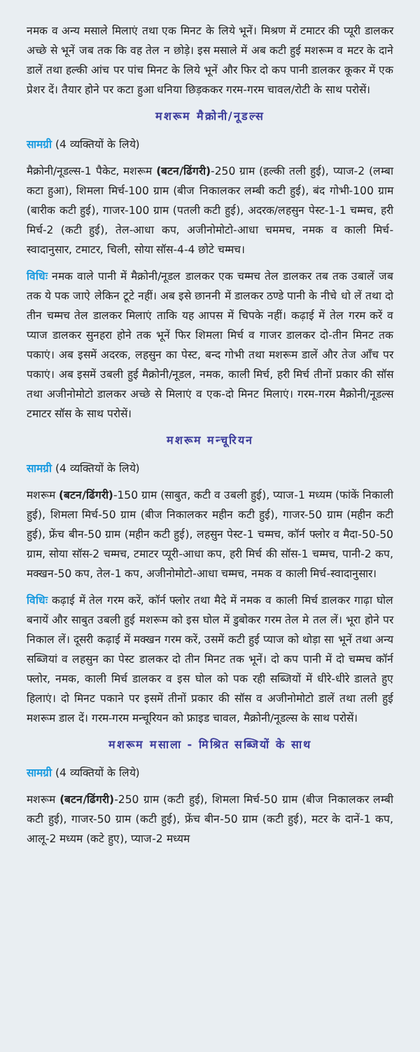नमक व अन्य मसाले मिलाएं तथा एक मिनट के लिये भूनें। मिश्रण में टमाटर की प्यूरी डालकर अच्छे से भूनें जब तक कि वह तेल न छोड़े। इस मसाले में अब कटी हुई मशरूम व मटर के दाने डालें तथा हल्की आंच पर पांच मिनट के लिये भूनें और फिर दो कप पानी डालकर कूकर में एक प्रेशर दें। तैयार होने पर कटा हुआ धनिया छिड़ककर गरम-गरम चावल/रोटी के साथ परोसें।
मशरूम मैक्रोनी/नूडल्स
सामग्री (4 व्यक्तियों के लिये)
मैक्रोनी/नूडल्स-1 पैकेट, मशरूम (बटन/ढिंगरी)-250 ग्राम (हल्की तली हुई), प्याज-2 (लम्बा कटा हुआ), शिमला मिर्च-100 ग्राम (बीज निकालकर लम्बी कटी हुई), बंद गोभी-100 ग्राम (बारीक कटी हुई), गाजर-100 ग्राम (पतली कटी हुई), अदरक/लहसुन पेस्ट-1-1 चम्मच, हरी मिर्च-2 (कटी हुई), तेल-आधा कप, अजीनोमोटो-आधा चममच, नमक व काली मिर्च-स्वादानुसार, टमाटर, चिली, सोया सॉस-4-4 छोटे चम्मच।
विधिः नमक वाले पानी में मैक्रोनी/नूडल डालकर एक चम्मच तेल डालकर तब तक उबालें जब तक ये पक जाऐ लेकिन टूटे नहीं। अब इसे छाननी में डालकर ठण्डे पानी के नीचे धो लें तथा दो तीन चम्मच तेल डालकर मिलाएं ताकि यह आपस में चिपके नहीं। कढ़ाई में तेल गरम करें व प्याज डालकर सुनहरा होने तक भूनें फिर शिमला मिर्च व गाजर डालकर दो-तीन मिनट तक पकाएं। अब इसमें अदरक, लहसुन का पेस्ट, बन्द गोभी तथा मशरूम डालें और तेज आँच पर पकाएं। अब इसमें उबली हुई मैक्रोनी/नूडल, नमक, काली मिर्च, हरी मिर्च तीनों प्रकार की सॉस तथा अजीनोमोटो डालकर अच्छे से मिलाएं व एक-दो मिनट मिलाएं। गरम-गरम मैक्रोनी/नूडल्स टमाटर सॉस के साथ परोसें।
मशरूम मन्चूरियन
सामग्री (4 व्यक्तियों के लिये)
मशरूम (बटन/ढिंगरी)-150 ग्राम (साबुत, कटी व उबली हुई), प्याज-1 मध्यम (फांकें निकाली हुई), शिमला मिर्च-50 ग्राम (बीज निकालकर महीन कटी हुई), गाजर-50 ग्राम (महीन कटी हुई), फ्रेंच बीन-50 ग्राम (महीन कटी हुई), लहसुन पेस्ट-1 चम्मच, कॉर्न फ्लोर व मैदा-50-50 ग्राम, सोया सॉस-2 चम्मच, टमाटर प्यूरी-आधा कप, हरी मिर्च की सॉस-1 चम्मच, पानी-2 कप, मक्खन-50 कप, तेल-1 कप, अजीनोमोटो-आधा चम्मच, नमक व काली मिर्च-स्वादानुसार।
विधिः कढ़ाई में तेल गरम करें, कॉर्न फ्लोर तथा मैदे में नमक व काली मिर्च डालकर गाढ़ा घोल बनायें और साबुत उबली हुई मशरूम को इस घोल में डुबोकर गरम तेल मे तल लें। भूरा होने पर निकाल लें। दूसरी कढ़ाई में मक्खन गरम करें, उसमें कटी हुई प्याज को थोड़ा सा भूनें तथा अन्य सब्जियां व लहसुन का पेस्ट डालकर दो तीन मिनट तक भूनें। दो कप पानी में दो चम्मच कॉर्न फ्लोर, नमक, काली मिर्च डालकर व इस घोल को पक रही सब्जियों में धीरे-धीरे डालते हुए हिलाएं। दो मिनट पकाने पर इसमें तीनों प्रकार की सॉस व अजीनोमोटो डालें तथा तली हुई मशरूम डाल दें। गरम-गरम मन्चूरियन को फ्राइड चावल, मैक्रोनी/नूडल्स के साथ परोसें।
मशरूम मसाला - मिश्रित सब्जियों के साथ
सामग्री (4 व्यक्तियों के लिये)
मशरूम (बटन/ढिंगरी)-250 ग्राम (कटी हुई), शिमला मिर्च-50 ग्राम (बीज निकालकर लम्बी कटी हुई), गाजर-50 ग्राम (कटी हुई), फ्रेंच बीन-50 ग्राम (कटी हुई), मटर के दानें-1 कप, आलू-2 मध्यम (कटे हुए), प्याज-2 मध्यम